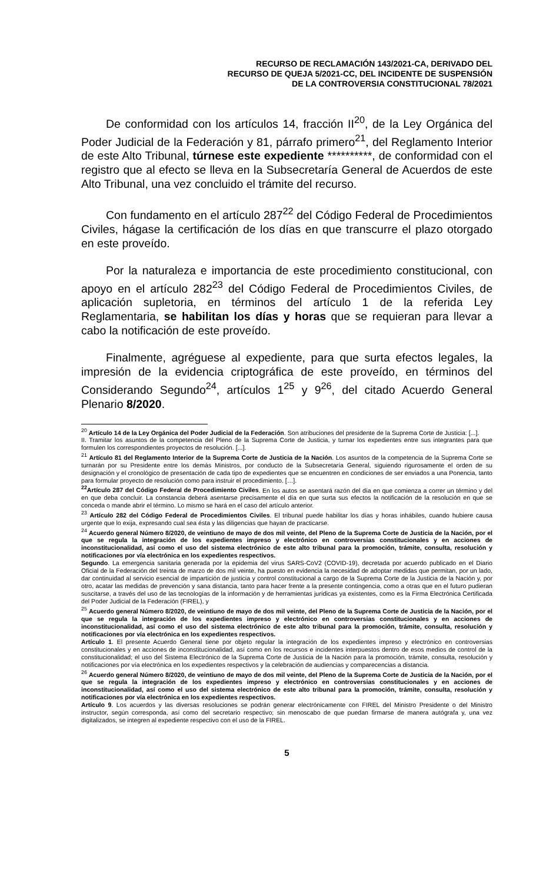RECURSO DE RECLAMACIÓN 143/2021-CA, DERIVADO DEL
RECURSO DE QUEJA 5/2021-CC, DEL INCIDENTE DE SUSPENSIÓN
DE LA CONTROVERSIA CONSTITUCIONAL 78/2021
De conformidad con los artículos 14, fracción II<sup>20</sup>, de la Ley Orgánica del Poder Judicial de la Federación y 81, párrafo primero<sup>21</sup>, del Reglamento Interior de este Alto Tribunal, túrnese este expediente **********, de conformidad con el registro que al efecto se lleva en la Subsecretaría General de Acuerdos de este Alto Tribunal, una vez concluido el trámite del recurso.
Con fundamento en el artículo 287<sup>22</sup> del Código Federal de Procedimientos Civiles, hágase la certificación de los días en que transcurre el plazo otorgado en este proveído.
Por la naturaleza e importancia de este procedimiento constitucional, con apoyo en el artículo 282<sup>23</sup> del Código Federal de Procedimientos Civiles, de aplicación supletoria, en términos del artículo 1 de la referida Ley Reglamentaria, se habilitan los días y horas que se requieran para llevar a cabo la notificación de este proveído.
Finalmente, agréguese al expediente, para que surta efectos legales, la impresión de la evidencia criptográfica de este proveído, en términos del Considerando Segundo<sup>24</sup>, artículos 1<sup>25</sup> y 9<sup>26</sup>, del citado Acuerdo General Plenario 8/2020.
<sup>20</sup> Artículo 14 de la Ley Orgánica del Poder Judicial de la Federación. Son atribuciones del presidente de la Suprema Corte de Justicia: [...].
II. Tramitar los asuntos de la competencia del Pleno de la Suprema Corte de Justicia, y turnar los expedientes entre sus integrantes para que formulen los correspondientes proyectos de resolución. [...].
<sup>21</sup> Artículo 81 del Reglamento Interior de la Suprema Corte de Justicia de la Nación. Los asuntos de la competencia de la Suprema Corte se turnarán por su Presidente entre los demás Ministros, por conducto de la Subsecretaría General, siguiendo rigurosamente el orden de su designación y el cronológico de presentación de cada tipo de expedientes que se encuentren en condiciones de ser enviados a una Ponencia, tanto para formular proyecto de resolución como para instruir el procedimiento. […].
<sup>22</sup> Artículo 287 del Código Federal de Procedimiento Civiles. En los autos se asentará razón del día en que comienza a correr un término y del en que deba concluir. La constancia deberá asentarse precisamente el día en que surta sus efectos la notificación de la resolución en que se conceda o mande abrir el término. Lo mismo se hará en el caso del artículo anterior.
<sup>23</sup> Artículo 282 del Código Federal de Procedimientos Civiles. El tribunal puede habilitar los días y horas inhábiles, cuando hubiere causa urgente que lo exija, expresando cual sea ésta y las diligencias que hayan de practicarse.
<sup>24</sup> Acuerdo general Número 8/2020, de veintiuno de mayo de dos mil veinte, del Pleno de la Suprema Corte de Justicia de la Nación, por el que se regula la integración de los expedientes impreso y electrónico en controversias constitucionales y en acciones de inconstitucionalidad, así como el uso del sistema electrónico de este alto tribunal para la promoción, trámite, consulta, resolución y notificaciones por vía electrónica en los expedientes respectivos.
Segundo. La emergencia sanitaria generada por la epidemia del virus SARS-CoV2 (COVID-19), decretada por acuerdo publicado en el Diario Oficial de la Federación del treinta de marzo de dos mil veinte, ha puesto en evidencia la necesidad de adoptar medidas que permitan, por un lado, dar continuidad al servicio esencial de impartición de justicia y control constitucional a cargo de la Suprema Corte de la Justicia de la Nación y, por otro, acatar las medidas de prevención y sana distancia, tanto para hacer frente a la presente contingencia, como a otras que en el futuro pudieran suscitarse, a través del uso de las tecnologías de la información y de herramientas jurídicas ya existentes, como es la Firma Electrónica Certificada del Poder Judicial de la Federación (FIREL), y
<sup>25</sup> Acuerdo general Número 8/2020, de veintiuno de mayo de dos mil veinte, del Pleno de la Suprema Corte de Justicia de la Nación, por el que se regula la integración de los expedientes impreso y electrónico en controversias constitucionales y en acciones de inconstitucionalidad, así como el uso del sistema electrónico de este alto tribunal para la promoción, trámite, consulta, resolución y notificaciones por vía electrónica en los expedientes respectivos.
Artículo 1. El presente Acuerdo General tiene por objeto regular la integración de los expedientes impreso y electrónico en controversias constitucionales y en acciones de inconstitucionalidad, así como en los recursos e incidentes interpuestos dentro de esos medios de control de la constitucionalidad; el uso del Sistema Electrónico de la Suprema Corte de Justicia de la Nación para la promoción, trámite, consulta, resolución y notificaciones por vía electrónica en los expedientes respectivos y la celebración de audiencias y comparecencias a distancia.
<sup>26</sup> Acuerdo general Número 8/2020, de veintiuno de mayo de dos mil veinte, del Pleno de la Suprema Corte de Justicia de la Nación, por el que se regula la integración de los expedientes impreso y electrónico en controversias constitucionales y en acciones de inconstitucionalidad, así como el uso del sistema electrónico de este alto tribunal para la promoción, trámite, consulta, resolución y notificaciones por vía electrónica en los expedientes respectivos.
Artículo 9. Los acuerdos y las diversas resoluciones se podrán generar electrónicamente con FIREL del Ministro Presidente o del Ministro instructor, según corresponda, así como del secretario respectivo; sin menoscabo de que puedan firmarse de manera autógrafa y, una vez digitalizados, se integren al expediente respectivo con el uso de la FIREL.
5